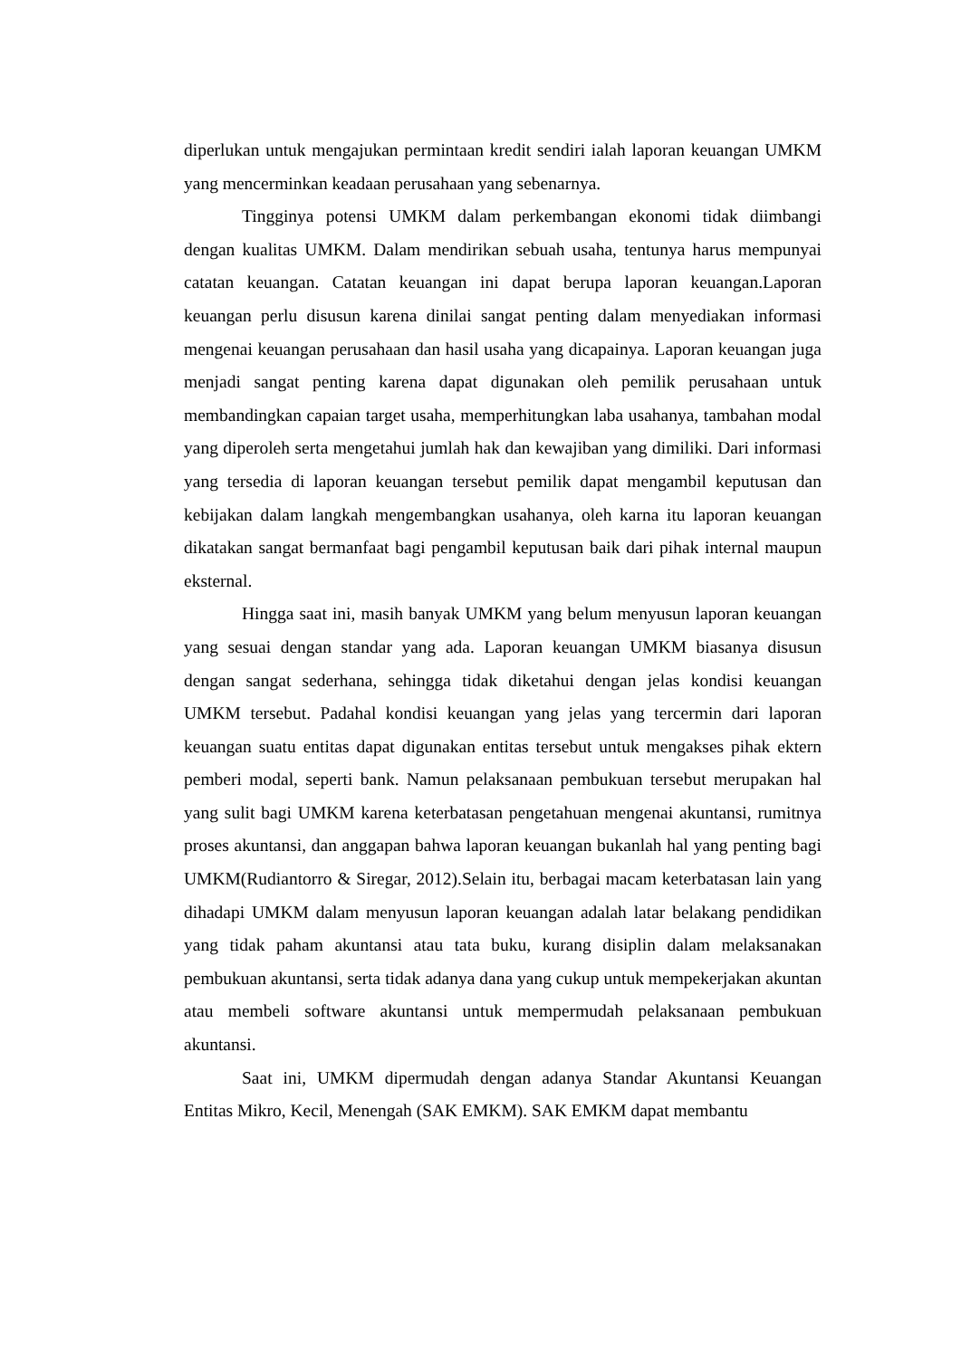diperlukan untuk mengajukan permintaan kredit sendiri ialah laporan keuangan UMKM yang mencerminkan keadaan perusahaan yang sebenarnya.
Tingginya potensi UMKM dalam perkembangan ekonomi tidak diimbangi dengan kualitas UMKM. Dalam mendirikan sebuah usaha, tentunya harus mempunyai catatan keuangan. Catatan keuangan ini dapat berupa laporan keuangan.Laporan keuangan perlu disusun karena dinilai sangat penting dalam menyediakan informasi mengenai keuangan perusahaan dan hasil usaha yang dicapainya. Laporan keuangan juga menjadi sangat penting karena dapat digunakan oleh pemilik perusahaan untuk membandingkan capaian target usaha, memperhitungkan laba usahanya, tambahan modal yang diperoleh serta mengetahui jumlah hak dan kewajiban yang dimiliki. Dari informasi yang tersedia di laporan keuangan tersebut pemilik dapat mengambil keputusan dan kebijakan dalam langkah mengembangkan usahanya, oleh karna itu laporan keuangan dikatakan sangat bermanfaat bagi pengambil keputusan baik dari pihak internal maupun eksternal.
Hingga saat ini, masih banyak UMKM yang belum menyusun laporan keuangan yang sesuai dengan standar yang ada. Laporan keuangan UMKM biasanya disusun dengan sangat sederhana, sehingga tidak diketahui dengan jelas kondisi keuangan UMKM tersebut. Padahal kondisi keuangan yang jelas yang tercermin dari laporan keuangan suatu entitas dapat digunakan entitas tersebut untuk mengakses pihak ektern pemberi modal, seperti bank. Namun pelaksanaan pembukuan tersebut merupakan hal yang sulit bagi UMKM karena keterbatasan pengetahuan mengenai akuntansi, rumitnya proses akuntansi, dan anggapan bahwa laporan keuangan bukanlah hal yang penting bagi UMKM(Rudiantorro & Siregar, 2012).Selain itu, berbagai macam keterbatasan lain yang dihadapi UMKM dalam menyusun laporan keuangan adalah latar belakang pendidikan yang tidak paham akuntansi atau tata buku, kurang disiplin dalam melaksanakan pembukuan akuntansi, serta tidak adanya dana yang cukup untuk mempekerjakan akuntan atau membeli software akuntansi untuk mempermudah pelaksanaan pembukuan akuntansi.
Saat ini, UMKM dipermudah dengan adanya Standar Akuntansi Keuangan Entitas Mikro, Kecil, Menengah (SAK EMKM). SAK EMKM dapat membantu